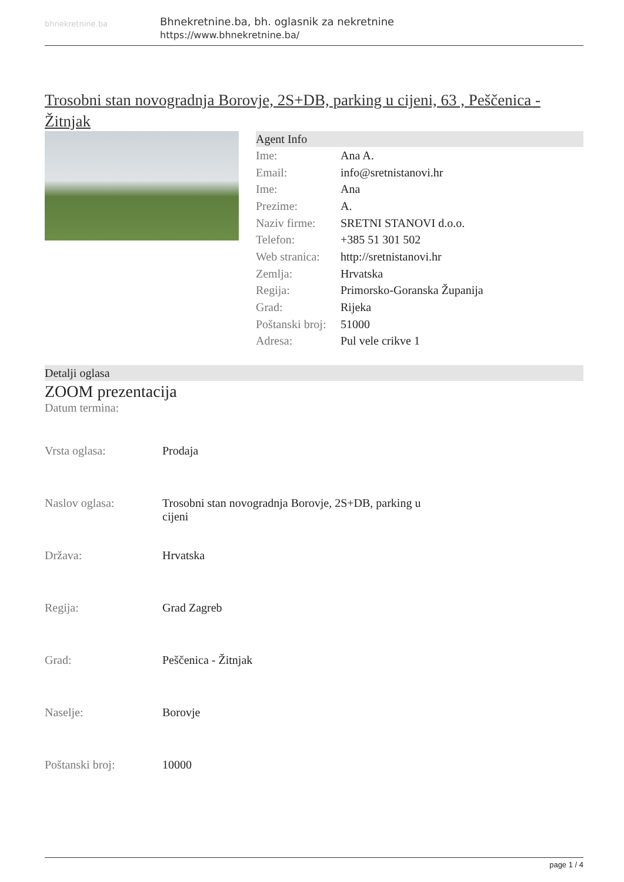bhnekretnine.ba
Bhnekretnine.ba, bh. oglasnik za nekretnine
https://www.bhnekretnine.ba/
Trosobni stan novogradnja Borovje, 2S+DB, parking u cijeni, 63 , Peščenica - Žitnjak
Agent Info
| Ime: | Ana A. |
| Email: | info@sretnistanovi.hr |
| Ime: | Ana |
| Prezime: | A. |
| Naziv firme: | SRETNI STANOVI d.o.o. |
| Telefon: | +385 51 301 502 |
| Web stranica: | http://sretnistanovi.hr |
| Zemlja: | Hrvatska |
| Regija: | Primorsko-Goranska Županija |
| Grad: | Rijeka |
| Poštanski broj: | 51000 |
| Adresa: | Pul vele crikve 1 |
Detalji oglasa
ZOOM prezentacija
Datum termina:
| Vrsta oglasa: | Prodaja |
| Naslov oglasa: | Trosobni stan novogradnja Borovje, 2S+DB, parking u cijeni |
| Država: | Hrvatska |
| Regija: | Grad Zagreb |
| Grad: | Peščenica - Žitnjak |
| Naselje: | Borovje |
| Poštanski broj: | 10000 |
page 1 / 4